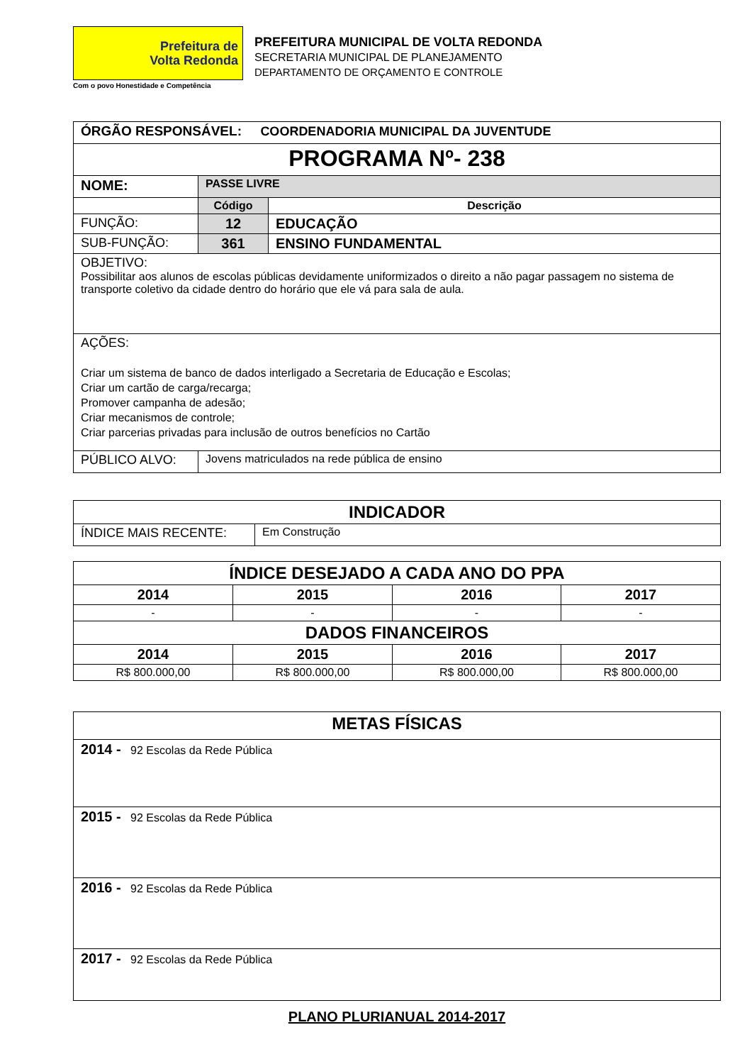Prefeitura de
Volta Redonda
Com o povo Honestidade e Competência
PREFEITURA MUNICIPAL DE VOLTA REDONDA
SECRETARIA MUNICIPAL DE PLANEJAMENTO
DEPARTAMENTO DE ORÇAMENTO E CONTROLE
| ÓRGÃO RESPONSÁVEL: COORDENADORIA MUNICIPAL DA JUVENTUDE | | |
| PROGRAMA Nº- 238 | | |
| NOME: | PASSE LIVRE | |
| | Código | Descrição |
| FUNÇÃO: | 12 | EDUCAÇÃO |
| SUB-FUNÇÃO: | 361 | ENSINO FUNDAMENTAL |
| OBJETIVO: Possibilitar aos alunos de escolas públicas devidamente uniformizados o direito a não pagar passagem no sistema de transporte coletivo da cidade dentro do horário que ele vá para sala de aula. | | |
| AÇÕES: Criar um sistema de banco de dados interligado a Secretaria de Educação e Escolas; Criar um cartão de carga/recarga; Promover campanha de adesão; Criar mecanismos de controle; Criar parcerias privadas para inclusão de outros benefícios no Cartão | | |
| PÚBLICO ALVO: | Jovens matriculados na rede pública de ensino | |
| INDICADOR | |
| ÍNDICE MAIS RECENTE: | Em Construção |
| ÍNDICE DESEJADO A CADA ANO DO PPA | | | |
| 2014 | 2015 | 2016 | 2017 |
| - | - | - | - |
| DADOS FINANCEIROS | | | |
| 2014 | 2015 | 2016 | 2017 |
| R$ 800.000,00 | R$ 800.000,00 | R$ 800.000,00 | R$ 800.000,00 |
| METAS FÍSICAS |
| 2014 - 92 Escolas da Rede Pública |
| 2015 - 92 Escolas da Rede Pública |
| 2016 - 92 Escolas da Rede Pública |
| 2017 - 92 Escolas da Rede Pública |
PLANO PLURIANUAL 2014-2017